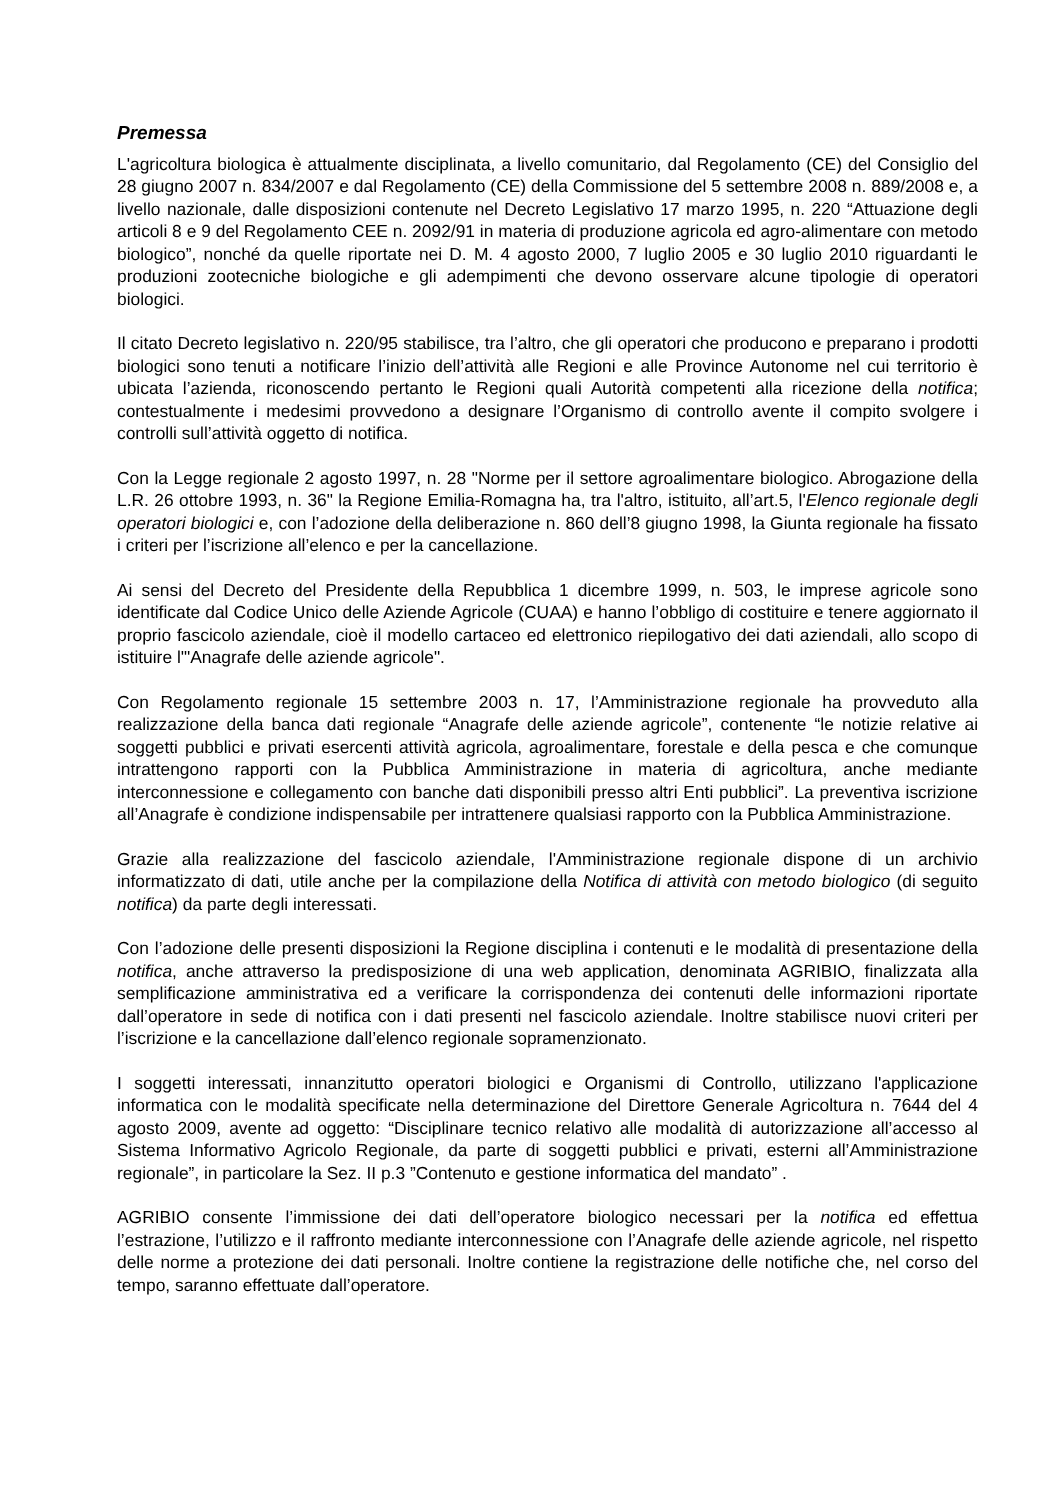Premessa
L'agricoltura biologica è attualmente disciplinata, a livello comunitario, dal Regolamento (CE) del Consiglio del 28 giugno 2007 n. 834/2007 e dal Regolamento (CE) della Commissione del 5 settembre 2008 n. 889/2008 e, a livello nazionale, dalle disposizioni contenute nel Decreto Legislativo 17 marzo 1995, n. 220 “Attuazione degli articoli 8 e 9 del Regolamento CEE n. 2092/91 in materia di produzione agricola ed agro-alimentare con metodo biologico”, nonché da quelle riportate nei D. M. 4 agosto 2000, 7 luglio 2005 e 30 luglio 2010 riguardanti le produzioni zootecniche biologiche e gli adempimenti che devono osservare alcune tipologie di operatori biologici.
Il citato Decreto legislativo n. 220/95 stabilisce, tra l’altro, che gli operatori che producono e preparano i prodotti biologici sono tenuti a notificare l’inizio dell’attività alle Regioni e alle Province Autonome nel cui territorio è ubicata l’azienda, riconoscendo pertanto le Regioni quali Autorità competenti alla ricezione della notifica; contestualmente i medesimi provvedono a designare l’Organismo di controllo avente il compito svolgere i controlli sull’attività oggetto di notifica.
Con la Legge regionale 2 agosto 1997, n. 28 "Norme per il settore agroalimentare biologico. Abrogazione della L.R. 26 ottobre 1993, n. 36" la Regione Emilia-Romagna ha, tra l'altro, istituito, all’art.5, l'Elenco regionale degli operatori biologici e, con l’adozione della deliberazione n. 860 dell’8 giugno 1998, la Giunta regionale ha fissato i criteri per l’iscrizione all’elenco e per la cancellazione.
Ai sensi del Decreto del Presidente della Repubblica 1 dicembre 1999, n. 503, le imprese agricole sono identificate dal Codice Unico delle Aziende Agricole (CUAA) e hanno l’obbligo di costituire e tenere aggiornato il proprio fascicolo aziendale, cioè il modello cartaceo ed elettronico riepilogativo dei dati aziendali, allo scopo di istituire l'"Anagrafe delle aziende agricole".
Con Regolamento regionale 15 settembre 2003 n. 17, l’Amministrazione regionale ha provveduto alla realizzazione della banca dati regionale “Anagrafe delle aziende agricole”, contenente “le notizie relative ai soggetti pubblici e privati esercenti attività agricola, agroalimentare, forestale e della pesca e che comunque intrattengono rapporti con la Pubblica Amministrazione in materia di agricoltura, anche mediante interconnessione e collegamento con banche dati disponibili presso altri Enti pubblici”. La preventiva iscrizione all’Anagrafe è condizione indispensabile per intrattenere qualsiasi rapporto con la Pubblica Amministrazione.
Grazie alla realizzazione del fascicolo aziendale, l'Amministrazione regionale dispone di un archivio informatizzato di dati, utile anche per la compilazione della Notifica di attività con metodo biologico (di seguito notifica) da parte degli interessati.
Con l’adozione delle presenti disposizioni la Regione disciplina i contenuti e le modalità di presentazione della notifica, anche attraverso la predisposizione di una web application, denominata AGRIBIO, finalizzata alla semplificazione amministrativa ed a verificare la corrispondenza dei contenuti delle informazioni riportate dall’operatore in sede di notifica con i dati presenti nel fascicolo aziendale. Inoltre stabilisce nuovi criteri per l’iscrizione e la cancellazione dall’elenco regionale sopramenzionato.
I soggetti interessati, innanzitutto operatori biologici e Organismi di Controllo, utilizzano l'applicazione informatica con le modalità specificate nella determinazione del Direttore Generale Agricoltura n. 7644 del 4 agosto 2009, avente ad oggetto: “Disciplinare tecnico relativo alle modalità di autorizzazione all’accesso al Sistema Informativo Agricolo Regionale, da parte di soggetti pubblici e privati, esterni all’Amministrazione regionale”, in particolare la Sez. II p.3 ”Contenuto e gestione informatica del mandato” .
AGRIBIO consente l’immissione dei dati dell’operatore biologico necessari per la notifica ed effettua l’estrazione, l’utilizzo e il raffronto mediante interconnessione con l’Anagrafe delle aziende agricole, nel rispetto delle norme a protezione dei dati personali. Inoltre contiene la registrazione delle notifiche che, nel corso del tempo, saranno effettuate dall’operatore.